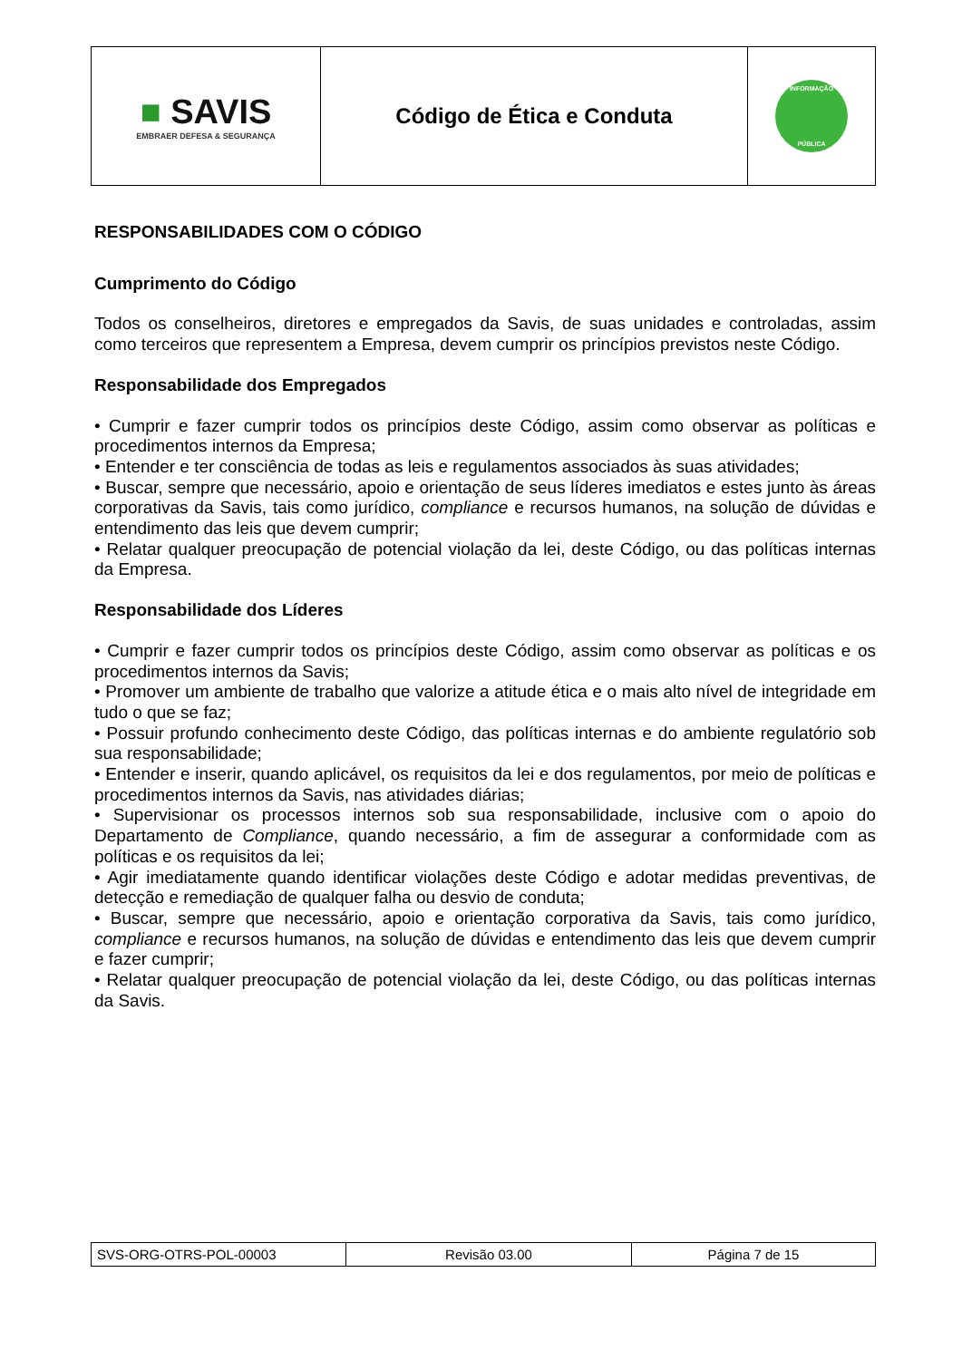| ■ SAVIS EMBRAER DEFESA & SEGURANÇA | Código de Ética e Conduta | INFORMAÇÃO PÚBLICA |
RESPONSABILIDADES COM O CÓDIGO
Cumprimento do Código
Todos os conselheiros, diretores e empregados da Savis, de suas unidades e controladas, assim como terceiros que representem a Empresa, devem cumprir os princípios previstos neste Código.
Responsabilidade dos Empregados
• Cumprir e fazer cumprir todos os princípios deste Código, assim como observar as políticas e procedimentos internos da Empresa;
• Entender e ter consciência de todas as leis e regulamentos associados às suas atividades;
• Buscar, sempre que necessário, apoio e orientação de seus líderes imediatos e estes junto às áreas corporativas da Savis, tais como jurídico, compliance e recursos humanos, na solução de dúvidas e entendimento das leis que devem cumprir;
• Relatar qualquer preocupação de potencial violação da lei, deste Código, ou das políticas internas da Empresa.
Responsabilidade dos Líderes
• Cumprir e fazer cumprir todos os princípios deste Código, assim como observar as políticas e os procedimentos internos da Savis;
• Promover um ambiente de trabalho que valorize a atitude ética e o mais alto nível de integridade em tudo o que se faz;
• Possuir profundo conhecimento deste Código, das políticas internas e do ambiente regulatório sob sua responsabilidade;
• Entender e inserir, quando aplicável, os requisitos da lei e dos regulamentos, por meio de políticas e procedimentos internos da Savis, nas atividades diárias;
• Supervisionar os processos internos sob sua responsabilidade, inclusive com o apoio do Departamento de Compliance, quando necessário, a fim de assegurar a conformidade com as políticas e os requisitos da lei;
• Agir imediatamente quando identificar violações deste Código e adotar medidas preventivas, de detecção e remediação de qualquer falha ou desvio de conduta;
• Buscar, sempre que necessário, apoio e orientação corporativa da Savis, tais como jurídico, compliance e recursos humanos, na solução de dúvidas e entendimento das leis que devem cumprir e fazer cumprir;
• Relatar qualquer preocupação de potencial violação da lei, deste Código, ou das políticas internas da Savis.
| SVS-ORG-OTRS-POL-00003 | Revisão 03.00 | Página 7 de 15 |